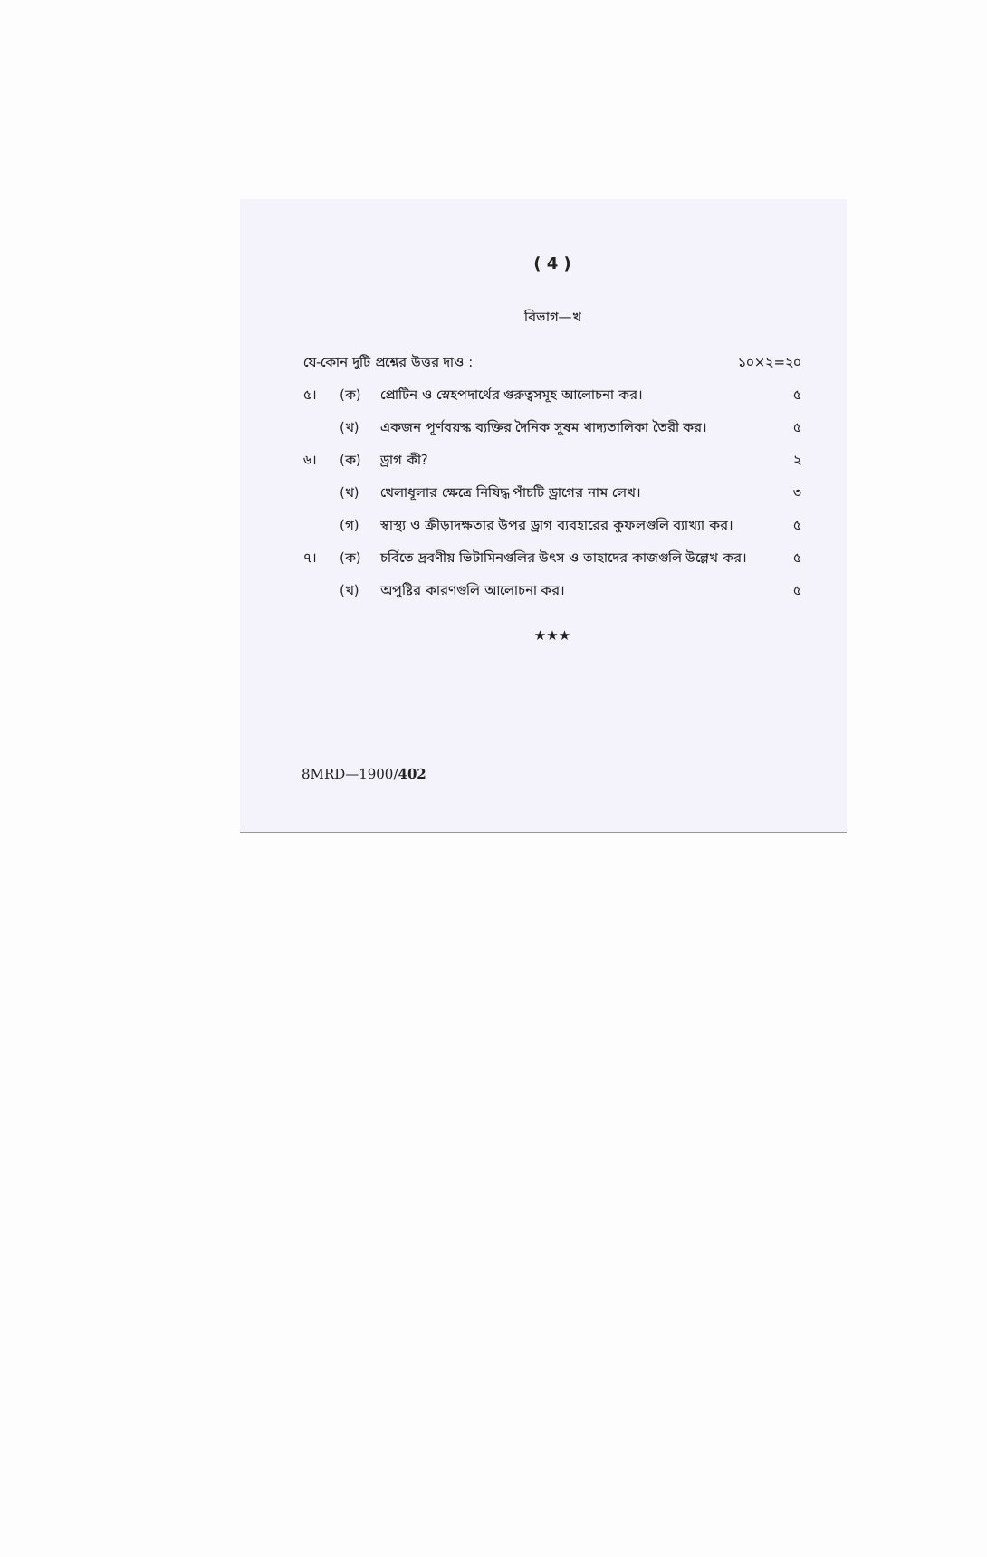( 4 )
বিভাগ—খ
যে-কোন দুটি প্রশ্নের উত্তর দাও : ১০×২=২০
৫। (ক) প্রোটিন ও স্নেহপদার্থের গুরুত্বসমূহ আলোচনা কর। ৫
(খ) একজন পূর্ণবয়স্ক ব্যক্তির দৈনিক সুষম খাদ্যতালিকা তৈরী কর। ৫
৬। (ক) ড্রাগ কী? ২
(খ) খেলাধূলার ক্ষেত্রে নিষিদ্ধ পাঁচটি ড্রাগের নাম লেখ। ৩
(গ) স্বাস্থ্য ও ক্রীড়াদক্ষতার উপর ড্রাগ ব্যবহারের কুফলগুলি ব্যাখ্যা কর। ৫
৭। (ক) চর্বিতে দ্রবণীয় ভিটামিনগুলির উৎস ও তাহাদের কাজগুলি উল্লেখ কর। ৫
(খ) অপুষ্টির কারণগুলি আলোচনা কর। ৫
★★★
8MRD—1900/402